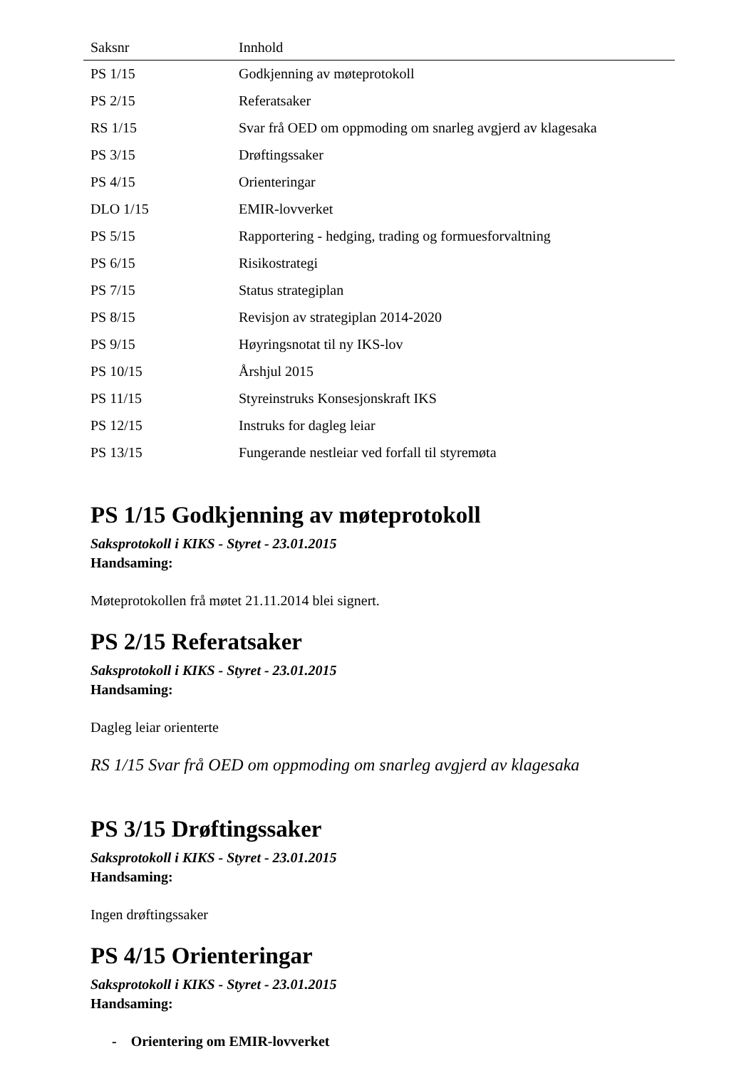| Saksnr | Innhold |
| --- | --- |
| PS 1/15 | Godkjenning av møteprotokoll |
| PS 2/15 | Referatsaker |
| RS 1/15 | Svar frå OED om oppmoding om snarleg avgjerd av klagesaka |
| PS 3/15 | Drøftingssaker |
| PS 4/15 | Orienteringar |
| DLO 1/15 | EMIR-lovverket |
| PS 5/15 | Rapportering - hedging, trading og formuesforvaltning |
| PS 6/15 | Risikostrategi |
| PS 7/15 | Status strategiplan |
| PS 8/15 | Revisjon av strategiplan 2014-2020 |
| PS 9/15 | Høyringsnotat til ny IKS-lov |
| PS 10/15 | Årshjul 2015 |
| PS 11/15 | Styreinstruks Konsesjonskraft IKS |
| PS 12/15 | Instruks for dagleg leiar |
| PS 13/15 | Fungerande nestleiar ved forfall til styremøta |
PS 1/15 Godkjenning av møteprotokoll
Saksprotokoll i KIKS - Styret - 23.01.2015
Handsaming:
Møteprotokollen frå møtet 21.11.2014 blei signert.
PS 2/15 Referatsaker
Saksprotokoll i KIKS - Styret - 23.01.2015
Handsaming:
Dagleg leiar orienterte
RS 1/15 Svar frå OED om oppmoding om snarleg avgjerd av klagesaka
PS 3/15 Drøftingssaker
Saksprotokoll i KIKS - Styret - 23.01.2015
Handsaming:
Ingen drøftingssaker
PS 4/15 Orienteringar
Saksprotokoll i KIKS - Styret - 23.01.2015
Handsaming:
- Orientering om EMIR-lovverket